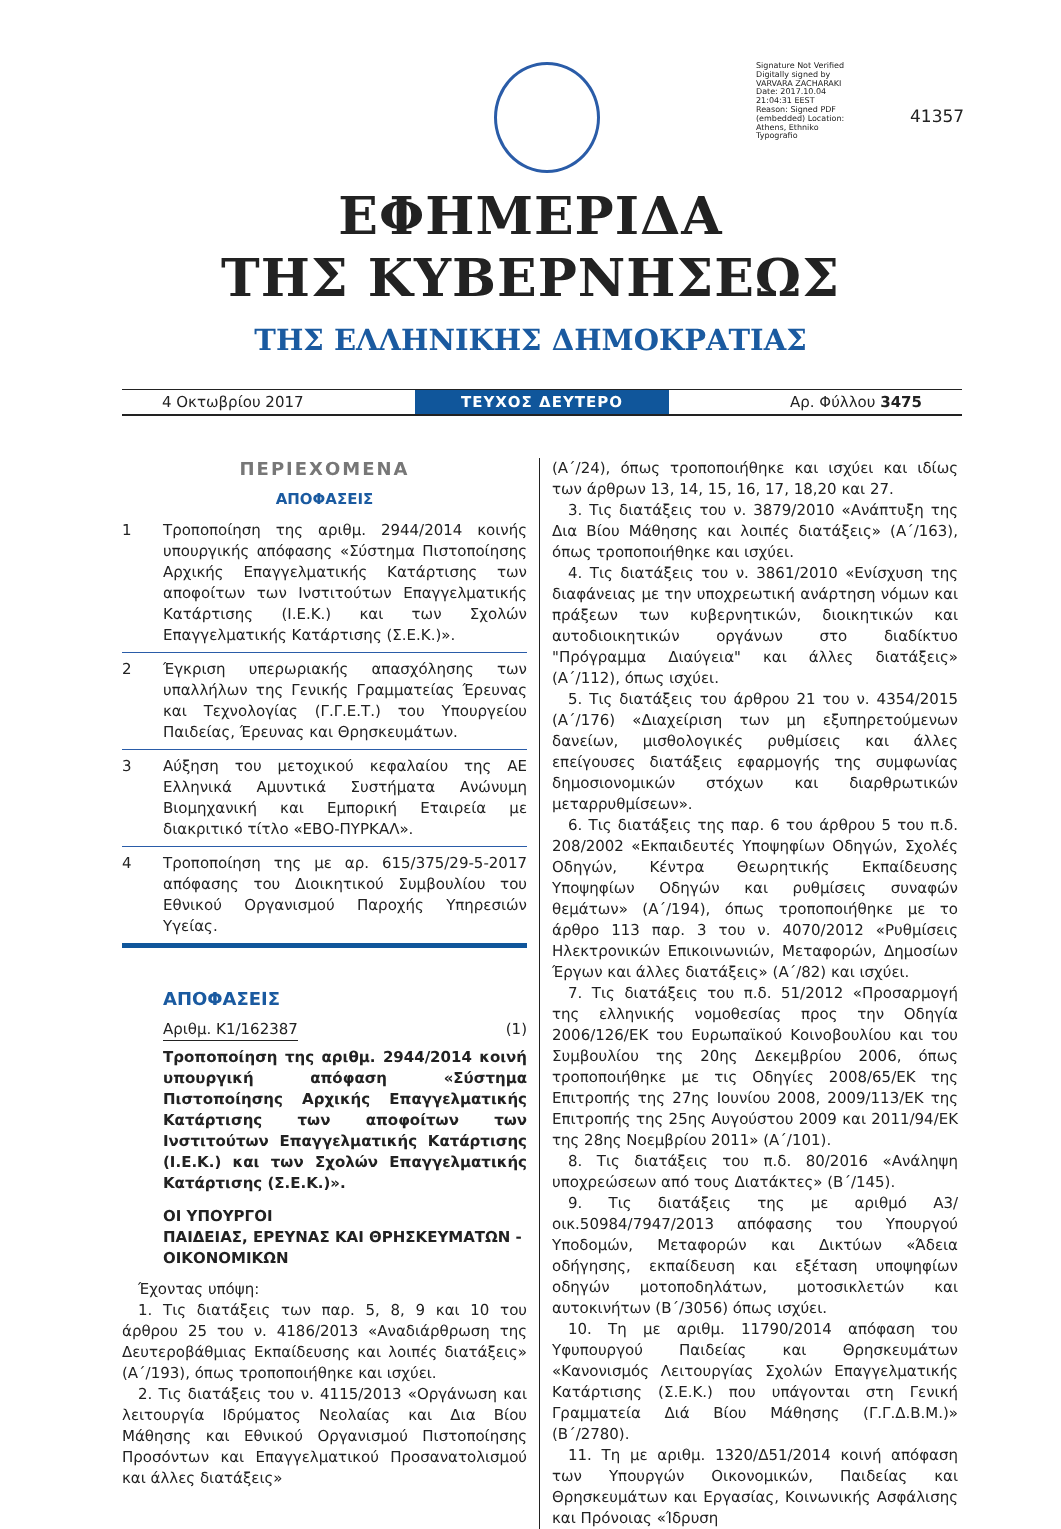Signature Not Verified
Digitally signed by VARVARA ZACHARAKI Date: 2017.10.04 21:04:31 EEST Reason: Signed PDF (embedded) Location: Athens, Ethniko Typografio
41357
ΕΦΗΜΕΡΙΔΑ
ΤΗΣ ΚΥΒΕΡΝΗΣΕΩΣ
ΤΗΣ ΕΛΛΗΝΙΚΗΣ ΔΗΜΟΚΡΑΤΙΑΣ
4 Οκτωβρίου 2017
ΤΕΥΧΟΣ ΔΕΥΤΕΡΟ
Αρ. Φύλλου 3475
ΠΕΡΙΕΧΟΜΕΝΑ
ΑΠΟΦΑΣΕΙΣ
1 Τροποποίηση της αριθμ. 2944/2014 κοινής υπουργικής απόφασης «Σύστημα Πιστοποίησης Αρχικής Επαγγελματικής Κατάρτισης των αποφοίτων των Ινστιτούτων Επαγγελματικής Κατάρτισης (Ι.Ε.Κ.) και των Σχολών Επαγγελματικής Κατάρτισης (Σ.Ε.Κ.)».
2 Έγκριση υπερωριακής απασχόλησης των υπαλλήλων της Γενικής Γραμματείας Έρευνας και Τεχνολογίας (Γ.Γ.Ε.Τ.) του Υπουργείου Παιδείας, Έρευνας και Θρησκευμάτων.
3 Αύξηση του μετοχικού κεφαλαίου της ΑΕ Ελληνικά Αμυντικά Συστήματα Ανώνυμη Βιομηχανική και Εμπορική Εταιρεία με διακριτικό τίτλο «ΕΒΟ-ΠΥΡΚΑΛ».
4 Τροποποίηση της με αρ. 615/375/29-5-2017 απόφασης του Διοικητικού Συμβουλίου του Εθνικού Οργανισμού Παροχής Υπηρεσιών Υγείας.
ΑΠΟΦΑΣΕΙΣ
Αριθμ. Κ1/162387 (1)
Τροποποίηση της αριθμ. 2944/2014 κοινή υπουργική απόφαση «Σύστημα Πιστοποίησης Αρχικής Επαγγελματικής Κατάρτισης των αποφοίτων των Ινστιτούτων Επαγγελματικής Κατάρτισης (Ι.Ε.Κ.) και των Σχολών Επαγγελματικής Κατάρτισης (Σ.Ε.Κ.)».
ΟΙ ΥΠΟΥΡΓΟΙ
ΠΑΙΔΕΙΑΣ, ΕΡΕΥΝΑΣ ΚΑΙ ΘΡΗΣΚΕΥΜΑΤΩΝ - ΟΙΚΟΝΟΜΙΚΩΝ
Έχοντας υπόψη:
1. Τις διατάξεις των παρ. 5, 8, 9 και 10 του άρθρου 25 του ν. 4186/2013 «Αναδιάρθρωση της Δευτεροβάθμιας Εκπαίδευσης και λοιπές διατάξεις» (Α΄/193), όπως τροποποιήθηκε και ισχύει.
2. Τις διατάξεις του ν. 4115/2013 «Οργάνωση και λειτουργία Ιδρύματος Νεολαίας και Δια Βίου Μάθησης και Εθνικού Οργανισμού Πιστοποίησης Προσόντων και Επαγγελματικού Προσανατολισμού και άλλες διατάξεις»
(Α΄/24), όπως τροποποιήθηκε και ισχύει και ιδίως των άρθρων 13, 14, 15, 16, 17, 18,20 και 27.
3. Τις διατάξεις του ν. 3879/2010 «Ανάπτυξη της Δια Βίου Μάθησης και λοιπές διατάξεις» (Α΄/163), όπως τροποποιήθηκε και ισχύει.
4. Τις διατάξεις του ν. 3861/2010 «Ενίσχυση της διαφάνειας με την υποχρεωτική ανάρτηση νόμων και πράξεων των κυβερνητικών, διοικητικών και αυτοδιοικητικών οργάνων στο διαδίκτυο "Πρόγραμμα Διαύγεια" και άλλες διατάξεις» (Α΄/112), όπως ισχύει.
5. Τις διατάξεις του άρθρου 21 του ν. 4354/2015 (Α΄/176) «Διαχείριση των μη εξυπηρετούμενων δανείων, μισθολογικές ρυθμίσεις και άλλες επείγουσες διατάξεις εφαρμογής της συμφωνίας δημοσιονομικών στόχων και διαρθρωτικών μεταρρυθμίσεων».
6. Τις διατάξεις της παρ. 6 του άρθρου 5 του π.δ. 208/2002 «Εκπαιδευτές Υποψηφίων Οδηγών, Σχολές Οδηγών, Κέντρα Θεωρητικής Εκπαίδευσης Υποψηφίων Οδηγών και ρυθμίσεις συναφών θεμάτων» (Α΄/194), όπως τροποποιήθηκε με το άρθρο 113 παρ. 3 του ν. 4070/2012 «Ρυθμίσεις Ηλεκτρονικών Επικοινωνιών, Μεταφορών, Δημοσίων Έργων και άλλες διατάξεις» (Α΄/82) και ισχύει.
7. Τις διατάξεις του π.δ. 51/2012 «Προσαρμογή της ελληνικής νομοθεσίας προς την Οδηγία 2006/126/ΕΚ του Ευρωπαϊκού Κοινοβουλίου και του Συμβουλίου της 20ης Δεκεμβρίου 2006, όπως τροποποιήθηκε με τις Οδηγίες 2008/65/ΕΚ της Επιτροπής της 27ης Ιουνίου 2008, 2009/113/ΕΚ της Επιτροπής της 25ης Αυγούστου 2009 και 2011/94/ΕΚ της 28ης Νοεμβρίου 2011» (Α΄/101).
8. Τις διατάξεις του π.δ. 80/2016 «Ανάληψη υποχρεώσεων από τους Διατάκτες» (Β΄/145).
9. Τις διατάξεις της με αριθμό Α3/οικ.50984/7947/2013 απόφασης του Υπουργού Υποδομών, Μεταφορών και Δικτύων «Άδεια οδήγησης, εκπαίδευση και εξέταση υποψηφίων οδηγών μοτοποδηλάτων, μοτοσικλετών και αυτοκινήτων (Β΄/3056) όπως ισχύει.
10. Τη με αριθμ. 11790/2014 απόφαση του Υφυπουργού Παιδείας και Θρησκευμάτων «Κανονισμός Λειτουργίας Σχολών Επαγγελματικής Κατάρτισης (Σ.Ε.Κ.) που υπάγονται στη Γενική Γραμματεία Διά Βίου Μάθησης (Γ.Γ.Δ.Β.Μ.)» (Β΄/2780).
11. Τη με αριθμ. 1320/Δ51/2014 κοινή απόφαση των Υπουργών Οικονομικών, Παιδείας και Θρησκευμάτων και Εργασίας, Κοινωνικής Ασφάλισης και Πρόνοιας «Ίδρυση